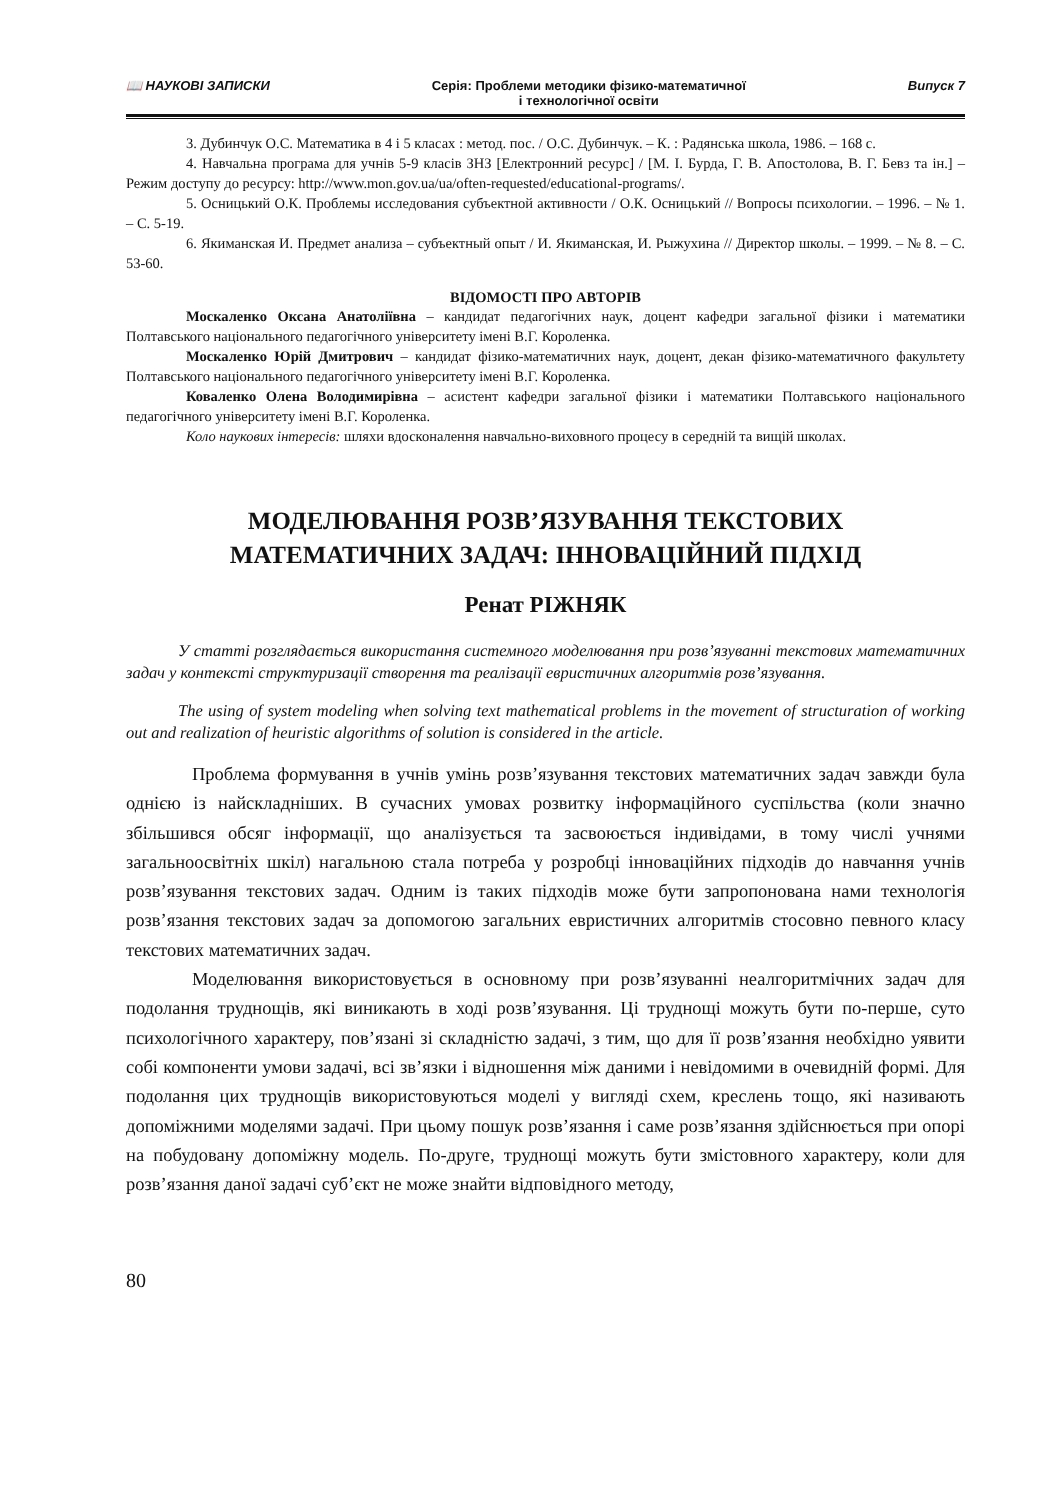📖 НАУКОВІ ЗАПИСКИ Серія: Проблеми методики фізико-математичної
і технологічної освіти
Випуск 7
3. Дубинчук О.С. Математика в 4 і 5 класах : метод. пос. / О.С. Дубинчук. – К. : Радянська школа, 1986. – 168 с.
4. Навчальна програма для учнів 5-9 класів ЗНЗ [Електронний ресурс] / [М. І. Бурда, Г. В. Апостолова, В. Г. Бевз та ін.] – Режим доступу до ресурсу: http://www.mon.gov.ua/ua/often-requested/educational-programs/.
5. Осницький О.К. Проблемы исследования субъектной активности / О.К. Осницький // Вопросы психологии. – 1996. – № 1. – С. 5-19.
6. Якиманская И. Предмет анализа – субъектный опыт / И. Якиманская, И. Рыжухина // Директор школы. – 1999. – № 8. – С. 53-60.
ВІДОМОСТІ ПРО АВТОРІВ
Москаленко Оксана Анатоліївна – кандидат педагогічних наук, доцент кафедри загальної фізики і математики Полтавського національного педагогічного університету імені В.Г. Короленка.
Москаленко Юрій Дмитрович – кандидат фізико-математичних наук, доцент, декан фізико-математичного факультету Полтавського національного педагогічного університету імені В.Г. Короленка.
Коваленко Олена Володимирівна – асистент кафедри загальної фізики і математики Полтавського національного педагогічного університету імені В.Г. Короленка.
Коло наукових інтересів: шляхи вдосконалення навчально-виховного процесу в середній та вищій школах.
МОДЕЛЮВАННЯ РОЗВ’ЯЗУВАННЯ ТЕКСТОВИХ
МАТЕМАТИЧНИХ ЗАДАЧ: ІННОВАЦІЙНИЙ ПІДХІД
Ренат РІЖНЯК
У статті розглядається використання системного моделювання при розв’язуванні текстових математичних задач у контексті структуризації створення та реалізації евристичних алгоритмів розв’язування.
The using of system modeling when solving text mathematical problems in the movement of structuration of working out and realization of heuristic algorithms of solution is considered in the article.
Проблема формування в учнів умінь розв’язування текстових математичних задач завжди була однією із найскладніших. В сучасних умовах розвитку інформаційного суспільства (коли значно збільшився обсяг інформації, що аналізується та засвоюється індивідами, в тому числі учнями загальноосвітніх шкіл) нагальною стала потреба у розробці інноваційних підходів до навчання учнів розв’язування текстових задач. Одним із таких підходів може бути запропонована нами технологія розв’язання текстових задач за допомогою загальних евристичних алгоритмів стосовно певного класу текстових математичних задач.
Моделювання використовується в основному при розв’язуванні неалгоритмічних задач для подолання труднощів, які виникають в ході розв’язування. Ці труднощі можуть бути по-перше, суто психологічного характеру, пов’язані зі складністю задачі, з тим, що для її розв’язання необхідно уявити собі компоненти умови задачі, всі зв’язки і відношення між даними і невідомими в очевидній формі. Для подолання цих труднощів використовуються моделі у вигляді схем, креслень тощо, які називають допоміжними моделями задачі. При цьому пошук розв’язання і саме розв’язання здійснюється при опорі на побудовану допоміжну модель. По-друге, труднощі можуть бути змістовного характеру, коли для розв’язання даної задачі суб’єкт не може знайти відповідного методу,
80